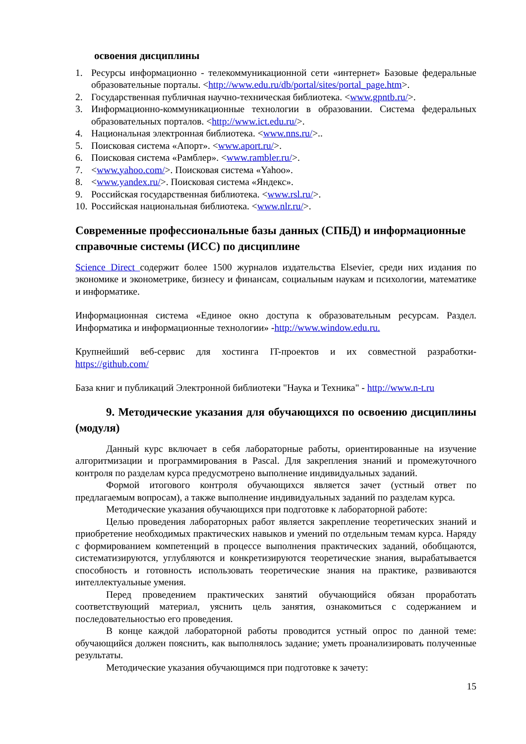освоения дисциплины
1. Ресурсы информационно - телекоммуникационной сети «интернет» Базовые федеральные образовательные порталы. <http://www.edu.ru/db/portal/sites/portal_page.htm>.
2. Государственная публичная научно-техническая библиотека. <www.gpntb.ru/>.
3. Информационно-коммуникационные технологии в образовании. Система федеральных образовательных порталов. <http://www.ict.edu.ru/>.
4. Национальная электронная библиотека. <www.nns.ru/>..
5. Поисковая система «Апорт». <www.aport.ru/>.
6. Поисковая система «Рамблер». <www.rambler.ru/>.
7. <www.yahoo.com/>. Поисковая система «Yahoo».
8. <www.yandex.ru/>. Поисковая система «Яндекс».
9. Российская государственная библиотека. <www.rsl.ru/>.
10. Российская национальная библиотека. <www.nlr.ru/>.
Современные профессиональные базы данных (СПБД) и информационные справочные системы (ИСС) по дисциплине
Science Direct содержит более 1500 журналов издательства Elsevier, среди них издания по экономике и эконометрике, бизнесу и финансам, социальным наукам и психологии, математике и информатике.
Информационная система «Единое окно доступа к образовательным ресурсам. Раздел. Информатика и информационные технологии» -http://www.window.edu.ru.
Крупнейший веб-сервис для хостинга IT-проектов и их совместной разработки- https://github.com/
База книг и публикаций Электронной библиотеки "Наука и Техника" - http://www.n-t.ru
9. Методические указания для обучающихся по освоению дисциплины (модуля)
Данный курс включает в себя лабораторные работы, ориентированные на изучение алгоритмизации и программирования в Pascal. Для закрепления знаний и промежуточного контроля по разделам курса предусмотрено выполнение индивидуальных заданий.
Формой итогового контроля обучающихся является зачет (устный ответ по предлагаемым вопросам), а также выполнение индивидуальных заданий по разделам курса.
Методические указания обучающихся при подготовке к лабораторной работе:
Целью проведения лабораторных работ является закрепление теоретических знаний и приобретение необходимых практических навыков и умений по отдельным темам курса. Наряду с формированием компетенций в процессе выполнения практических заданий, обобщаются, систематизируются, углубляются и конкретизируются теоретические знания, вырабатывается способность и готовность использовать теоретические знания на практике, развиваются интеллектуальные умения.
Перед проведением практических занятий обучающийся обязан проработать соответствующий материал, уяснить цель занятия, ознакомиться с содержанием и последовательностью его проведения.
В конце каждой лабораторной работы проводится устный опрос по данной теме: обучающийся должен пояснить, как выполнялось задание; уметь проанализировать полученные результаты.
Методические указания обучающимся при подготовке к зачету:
15